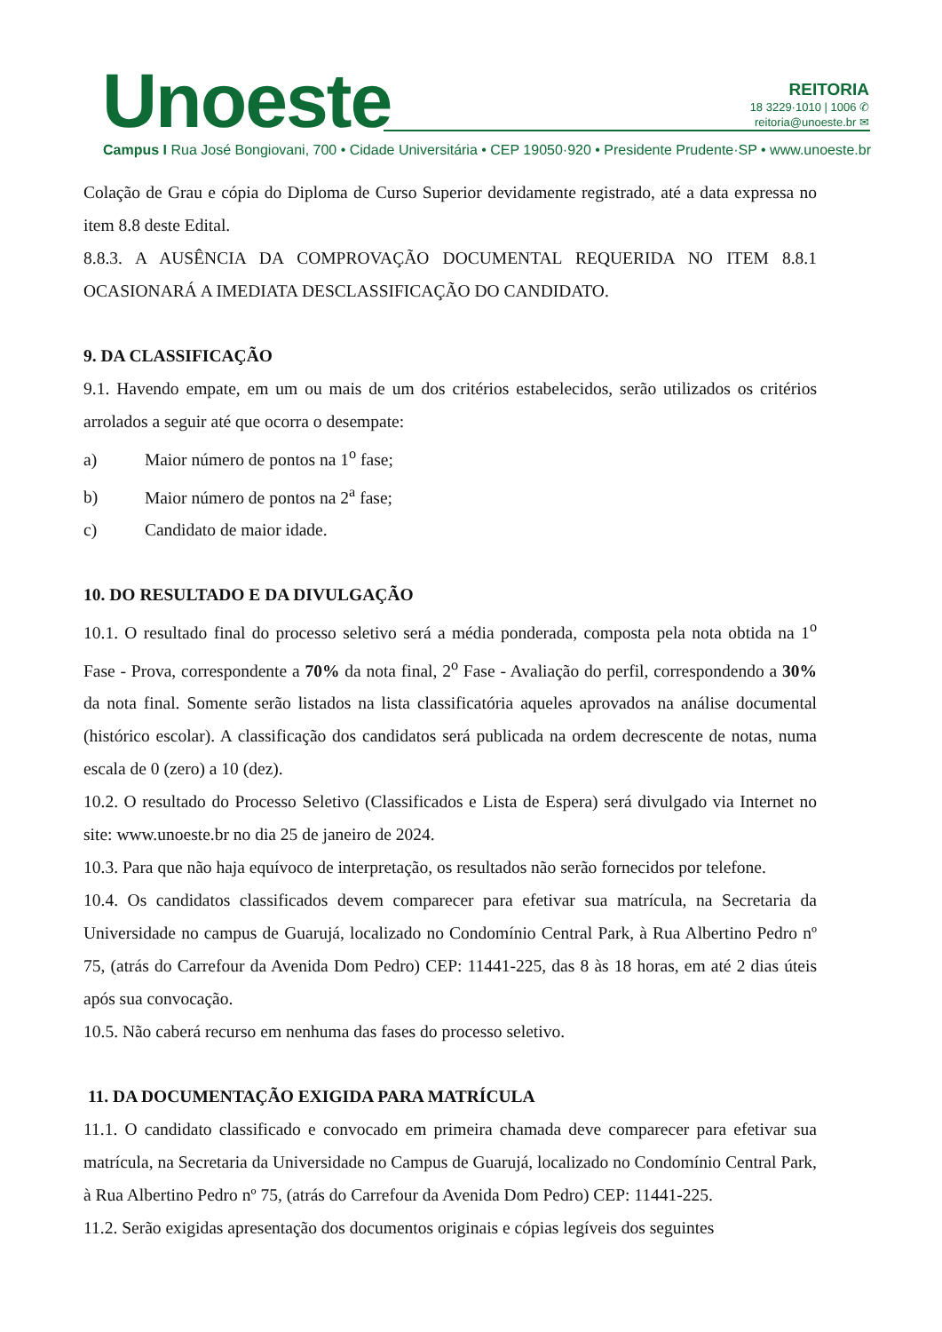Unoeste
REITORIA
18 3229·1010 | 1006 ✆
reitoria@unoeste.br ✉
Campus I Rua José Bongiovani, 700 • Cidade Universitária • CEP 19050·920 • Presidente Prudente·SP • www.unoeste.br
Colação de Grau e cópia do Diploma de Curso Superior devidamente registrado, até a data expressa no item 8.8 deste Edital.
8.8.3. A AUSÊNCIA DA COMPROVAÇÃO DOCUMENTAL REQUERIDA NO ITEM 8.8.1 OCASIONARÁ A IMEDIATA DESCLASSIFICAÇÃO DO CANDIDATO.
9. DA CLASSIFICAÇÃO
9.1. Havendo empate, em um ou mais de um dos critérios estabelecidos, serão utilizados os critérios arrolados a seguir até que ocorra o desempate:
a) Maior número de pontos na 1<sup>o</sup> fase;
b) Maior número de pontos na 2<sup>a</sup> fase;
c) Candidato de maior idade.
10. DO RESULTADO E DA DIVULGAÇÃO
10.1. O resultado final do processo seletivo será a média ponderada, composta pela nota obtida na 1<sup>o</sup> Fase - Prova, correspondente a 70% da nota final, 2<sup>o</sup> Fase - Avaliação do perfil, correspondendo a 30% da nota final. Somente serão listados na lista classificatória aqueles aprovados na análise documental (histórico escolar). A classificação dos candidatos será publicada na ordem decrescente de notas, numa escala de 0 (zero) a 10 (dez).
10.2. O resultado do Processo Seletivo (Classificados e Lista de Espera) será divulgado via Internet no site: www.unoeste.br no dia 25 de janeiro de 2024.
10.3. Para que não haja equívoco de interpretação, os resultados não serão fornecidos por telefone.
10.4. Os candidatos classificados devem comparecer para efetivar sua matrícula, na Secretaria da Universidade no campus de Guarujá, localizado no Condomínio Central Park, à Rua Albertino Pedro nº 75, (atrás do Carrefour da Avenida Dom Pedro) CEP: 11441-225, das 8 às 18 horas, em até 2 dias úteis após sua convocação.
10.5. Não caberá recurso em nenhuma das fases do processo seletivo.
11. DA DOCUMENTAÇÃO EXIGIDA PARA MATRÍCULA
11.1. O candidato classificado e convocado em primeira chamada deve comparecer para efetivar sua matrícula, na Secretaria da Universidade no Campus de Guarujá, localizado no Condomínio Central Park, à Rua Albertino Pedro nº 75, (atrás do Carrefour da Avenida Dom Pedro) CEP: 11441-225.
11.2. Serão exigidas apresentação dos documentos originais e cópias legíveis dos seguintes